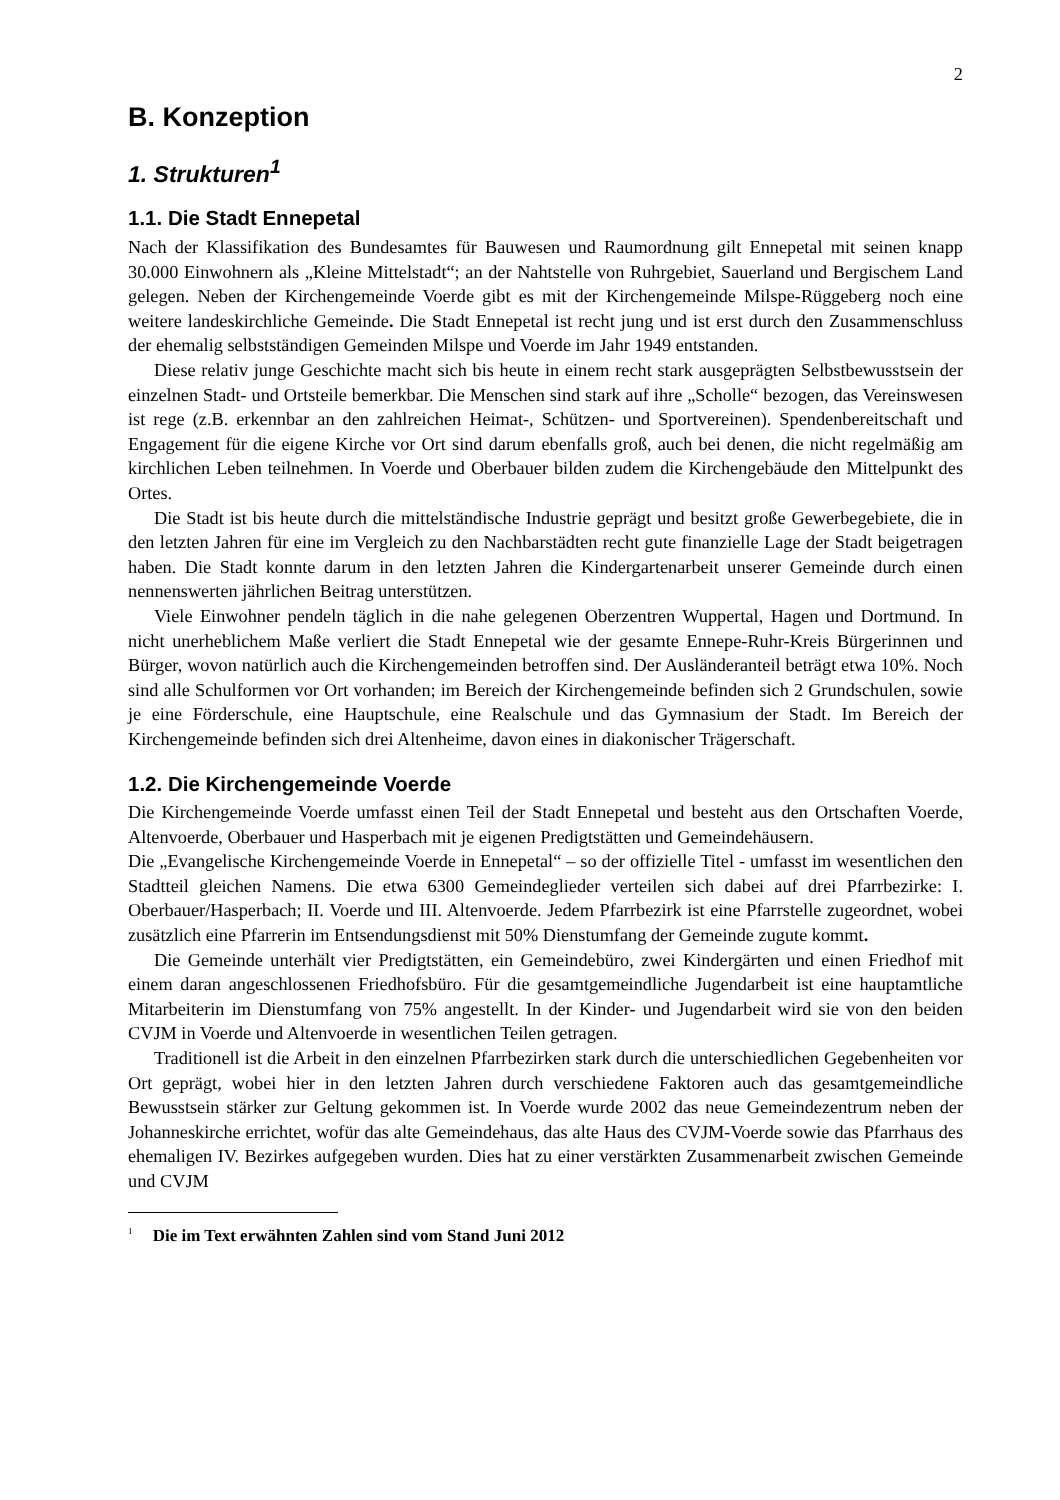2
B. Konzeption
1. Strukturen<sup>1</sup>
1.1. Die Stadt Ennepetal
Nach der Klassifikation des Bundesamtes für Bauwesen und Raumordnung gilt Ennepetal mit seinen knapp 30.000 Einwohnern als „Kleine Mittelstadt“; an der Nahtstelle von Ruhrgebiet, Sauerland und Bergischem Land gelegen. Neben der Kirchengemeinde Voerde gibt es mit der Kirchengemeinde Milspe-Rüggeberg noch eine weitere landeskirchliche Gemeinde. Die Stadt Ennepetal ist recht jung und ist erst durch den Zusammenschluss der ehemalig selbstständigen Gemeinden Milspe und Voerde im Jahr 1949 entstanden.
Diese relativ junge Geschichte macht sich bis heute in einem recht stark ausgeprägten Selbstbewusstsein der einzelnen Stadt- und Ortsteile bemerkbar. Die Menschen sind stark auf ihre „Scholle“ bezogen, das Vereinswesen ist rege (z.B. erkennbar an den zahlreichen Heimat-, Schützen- und Sportvereinen). Spendenbereitschaft und Engagement für die eigene Kirche vor Ort sind darum ebenfalls groß, auch bei denen, die nicht regelmäßig am kirchlichen Leben teilnehmen. In Voerde und Oberbauer bilden zudem die Kirchengebäude den Mittelpunkt des Ortes.
Die Stadt ist bis heute durch die mittelständische Industrie geprägt und besitzt große Gewerbegebiete, die in den letzten Jahren für eine im Vergleich zu den Nachbarstädten recht gute finanzielle Lage der Stadt beigetragen haben. Die Stadt konnte darum in den letzten Jahren die Kindergartenarbeit unserer Gemeinde durch einen nennenswerten jährlichen Beitrag unterstützen.
Viele Einwohner pendeln täglich in die nahe gelegenen Oberzentren Wuppertal, Hagen und Dortmund. In nicht unerheblichem Maße verliert die Stadt Ennepetal wie der gesamte Ennepe-Ruhr-Kreis Bürgerinnen und Bürger, wovon natürlich auch die Kirchengemeinden betroffen sind. Der Ausländeranteil beträgt etwa 10%. Noch sind alle Schulformen vor Ort vorhanden; im Bereich der Kirchengemeinde befinden sich 2 Grundschulen, sowie je eine Förderschule, eine Hauptschule, eine Realschule und das Gymnasium der Stadt. Im Bereich der Kirchengemeinde befinden sich drei Altenheime, davon eines in diakonischer Trägerschaft.
1.2. Die Kirchengemeinde Voerde
Die Kirchengemeinde Voerde umfasst einen Teil der Stadt Ennepetal und besteht aus den Ortschaften Voerde, Altenvoerde, Oberbauer und Hasperbach mit je eigenen Predigtstätten und Gemeindehäusern.
Die „Evangelische Kirchengemeinde Voerde in Ennepetal“ – so der offizielle Titel - umfasst im wesentlichen den Stadtteil gleichen Namens. Die etwa 6300 Gemeindeglieder verteilen sich dabei auf drei Pfarrbezirke: I. Oberbauer/Hasperbach; II. Voerde und III. Altenvoerde. Jedem Pfarrbezirk ist eine Pfarrstelle zugeordnet, wobei zusätzlich eine Pfarrerin im Entsendungsdienst mit 50% Dienstumfang der Gemeinde zugute kommt.
Die Gemeinde unterhält vier Predigtstätten, ein Gemeindebüro, zwei Kindergärten und einen Friedhof mit einem daran angeschlossenen Friedhofsbüro. Für die gesamtgemeindliche Jugendarbeit ist eine hauptamtliche Mitarbeiterin im Dienstumfang von 75% angestellt. In der Kinder- und Jugendarbeit wird sie von den beiden CVJM in Voerde und Altenvoerde in wesentlichen Teilen getragen.
Traditionell ist die Arbeit in den einzelnen Pfarrbezirken stark durch die unterschiedlichen Gegebenheiten vor Ort geprägt, wobei hier in den letzten Jahren durch verschiedene Faktoren auch das gesamtgemeindliche Bewusstsein stärker zur Geltung gekommen ist. In Voerde wurde 2002 das neue Gemeindezentrum neben der Johanneskirche errichtet, wofür das alte Gemeindehaus, das alte Haus des CVJM-Voerde sowie das Pfarrhaus des ehemaligen IV. Bezirkes aufgegeben wurden. Dies hat zu einer verstärkten Zusammenarbeit zwischen Gemeinde und CVJM
<sup>1</sup> Die im Text erwähnten Zahlen sind vom Stand Juni 2012